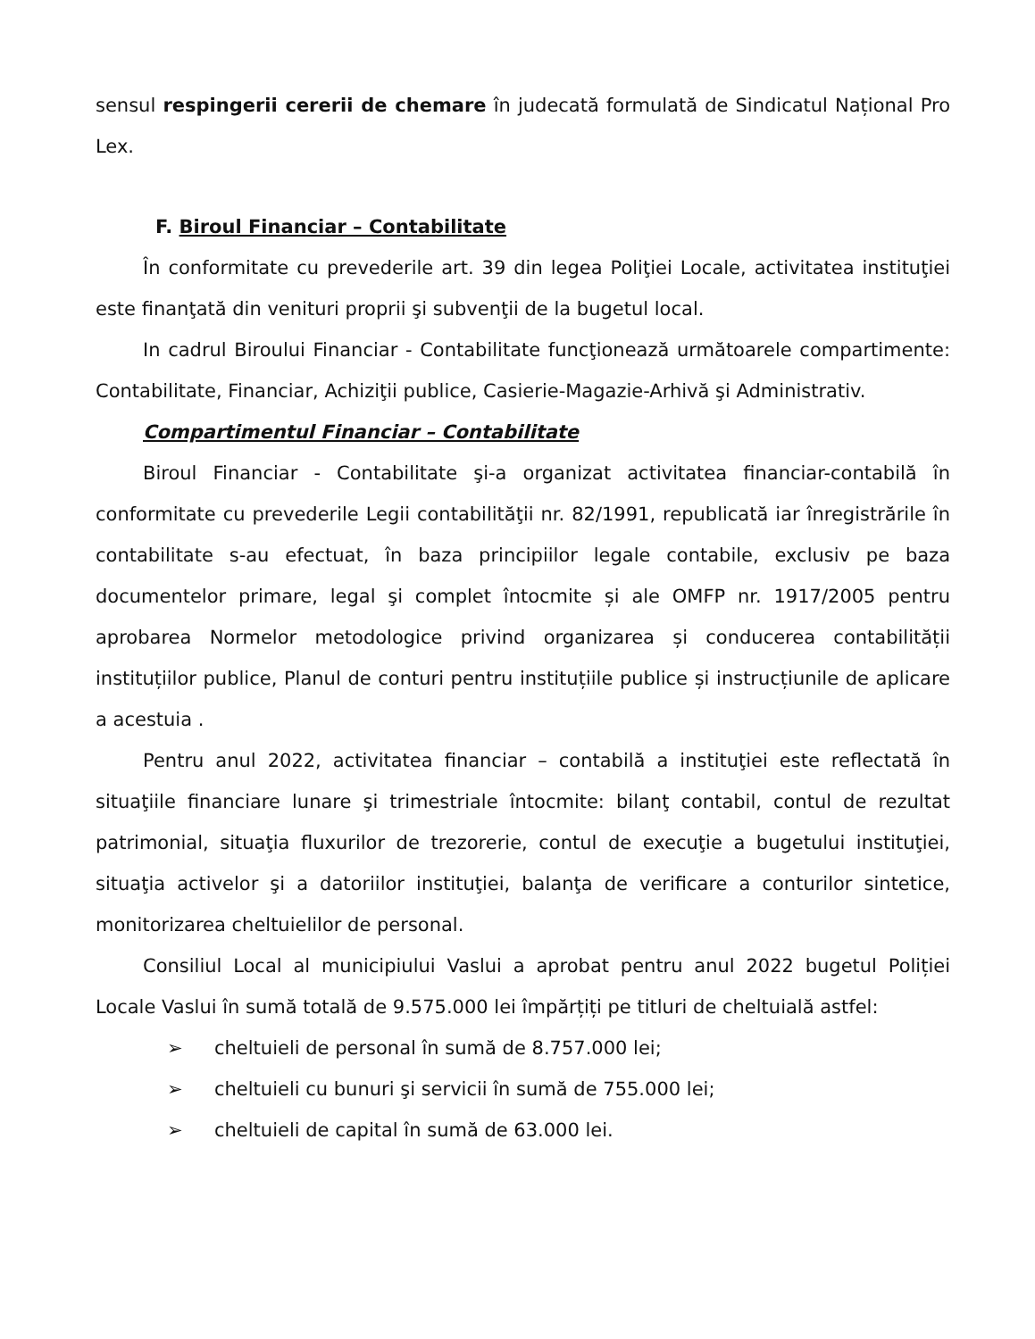sensul respingerii cererii de chemare în judecată formulată de Sindicatul Național Pro Lex.
F. Biroul Financiar – Contabilitate
În conformitate cu prevederile art. 39 din legea Poliţiei Locale, activitatea instituţiei este finanţată din venituri proprii şi subvenţii de la bugetul local.
In cadrul Biroului Financiar - Contabilitate funcţionează următoarele compartimente: Contabilitate, Financiar, Achiziţii publice, Casierie-Magazie-Arhivă şi Administrativ.
Compartimentul Financiar – Contabilitate
Biroul Financiar - Contabilitate şi-a organizat activitatea financiar-contabilă în conformitate cu prevederile Legii contabilităţii nr. 82/1991, republicată iar înregistrările în contabilitate s-au efectuat, în baza principiilor legale contabile, exclusiv pe baza documentelor primare, legal şi complet întocmite și ale OMFP nr. 1917/2005 pentru aprobarea Normelor metodologice privind organizarea și conducerea contabilității instituțiilor publice, Planul de conturi pentru instituțiile publice și instrucțiunile de aplicare a acestuia .
Pentru anul 2022, activitatea financiar – contabilă a instituţiei este reflectată în situaţiile financiare lunare şi trimestriale întocmite: bilanţ contabil, contul de rezultat patrimonial, situaţia fluxurilor de trezorerie, contul de execuţie a bugetului instituţiei, situaţia activelor şi a datoriilor instituţiei, balanţa de verificare a conturilor sintetice, monitorizarea cheltuielilor de personal.
Consiliul Local al municipiului Vaslui a aprobat pentru anul 2022 bugetul Poliției Locale Vaslui în sumă totală de 9.575.000 lei împărțiți pe titluri de cheltuială astfel:
➢ cheltuieli de personal în sumă de 8.757.000 lei;
➢ cheltuieli cu bunuri şi servicii în sumă de 755.000 lei;
➢ cheltuieli de capital în sumă de 63.000 lei.